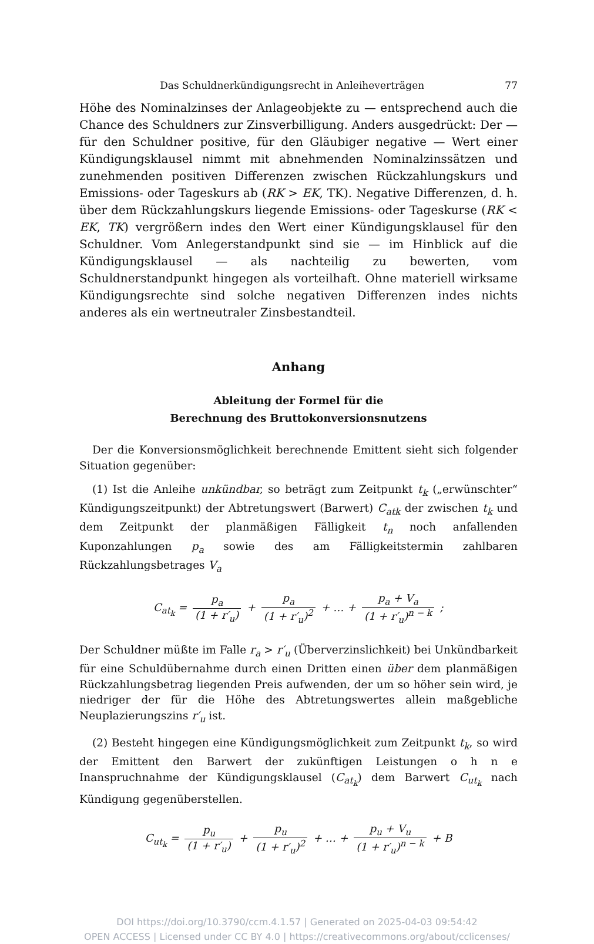Das Schuldnerkündigungsrecht in Anleiheverträgen 77
Höhe des Nominalzinses der Anlageobjekte zu — entsprechend auch die Chance des Schuldners zur Zinsverbilligung. Anders ausgedrückt: Der — für den Schuldner positive, für den Gläubiger negative — Wert einer Kündigungsklausel nimmt mit abnehmenden Nominalzinssätzen und zunehmenden positiven Differenzen zwischen Rückzahlungskurs und Emissions- oder Tageskurs ab (RK > EK, TK). Negative Differenzen, d. h. über dem Rückzahlungskurs liegende Emissions- oder Tageskurse (RK < EK, TK) vergrößern indes den Wert einer Kündigungsklausel für den Schuldner. Vom Anlegerstandpunkt sind sie — im Hinblick auf die Kündigungsklausel — als nachteilig zu bewerten, vom Schuldnerstandpunkt hingegen als vorteilhaft. Ohne materiell wirksame Kündigungsrechte sind solche negativen Differenzen indes nichts anderes als ein wertneutraler Zinsbestandteil.
Anhang
Ableitung der Formel für die
Berechnung des Bruttokonversionsnutzens
Der die Konversionsmöglichkeit berechnende Emittent sieht sich folgender Situation gegenüber:
(1) Ist die Anleihe unkündbar, so beträgt zum Zeitpunkt t<sub>k</sub> („erwünschter“ Kündigungszeitpunkt) der Abtretungswert (Barwert) C<sub>atk</sub> der zwischen t<sub>k</sub> und dem Zeitpunkt der planmäßigen Fälligkeit t<sub>n</sub> noch anfallenden Kuponzahlungen p<sub>a</sub> sowie des am Fälligkeitstermin zahlbaren Rückzahlungsbetrages V<sub>a</sub>
C<sub>at<sub>k</sub></sub> = p<sub>a</sub> (1 + r′<sub>u</sub>) + p<sub>a</sub> (1 + r′<sub>u</sub>)<sup>2</sup> + … + p<sub>a</sub> + V<sub>a</sub> (1 + r′<sub>u</sub>)<sup>n − k</sup> ;
Der Schuldner müßte im Falle r<sub>a</sub> > r′<sub>u</sub> (Überverzinslichkeit) bei Unkündbarkeit für eine Schuldübernahme durch einen Dritten einen über dem planmäßigen Rückzahlungsbetrag liegenden Preis aufwenden, der um so höher sein wird, je niedriger der für die Höhe des Abtretungswertes allein maßgebliche Neuplazierungszins r′<sub>u</sub> ist.
(2) Besteht hingegen eine Kündigungsmöglichkeit zum Zeitpunkt t<sub>k</sub>, so wird der Emittent den Barwert der zukünftigen Leistungen o h n e Inanspruchnahme der Kündigungsklausel (C<sub>at<sub>k</sub></sub>) dem Barwert C<sub>ut<sub>k</sub></sub> nach Kündigung gegenüberstellen.
C<sub>ut<sub>k</sub></sub> = p<sub>u</sub> (1 + r′<sub>u</sub>) + p<sub>u</sub> (1 + r′<sub>u</sub>)<sup>2</sup> + … + p<sub>u</sub> + V<sub>u</sub> (1 + r′<sub>u</sub>)<sup>n − k</sup> + B
DOI https://doi.org/10.3790/ccm.4.1.57 | Generated on 2025-04-03 09:54:42
OPEN ACCESS | Licensed under CC BY 4.0 | https://creativecommons.org/about/cclicenses/